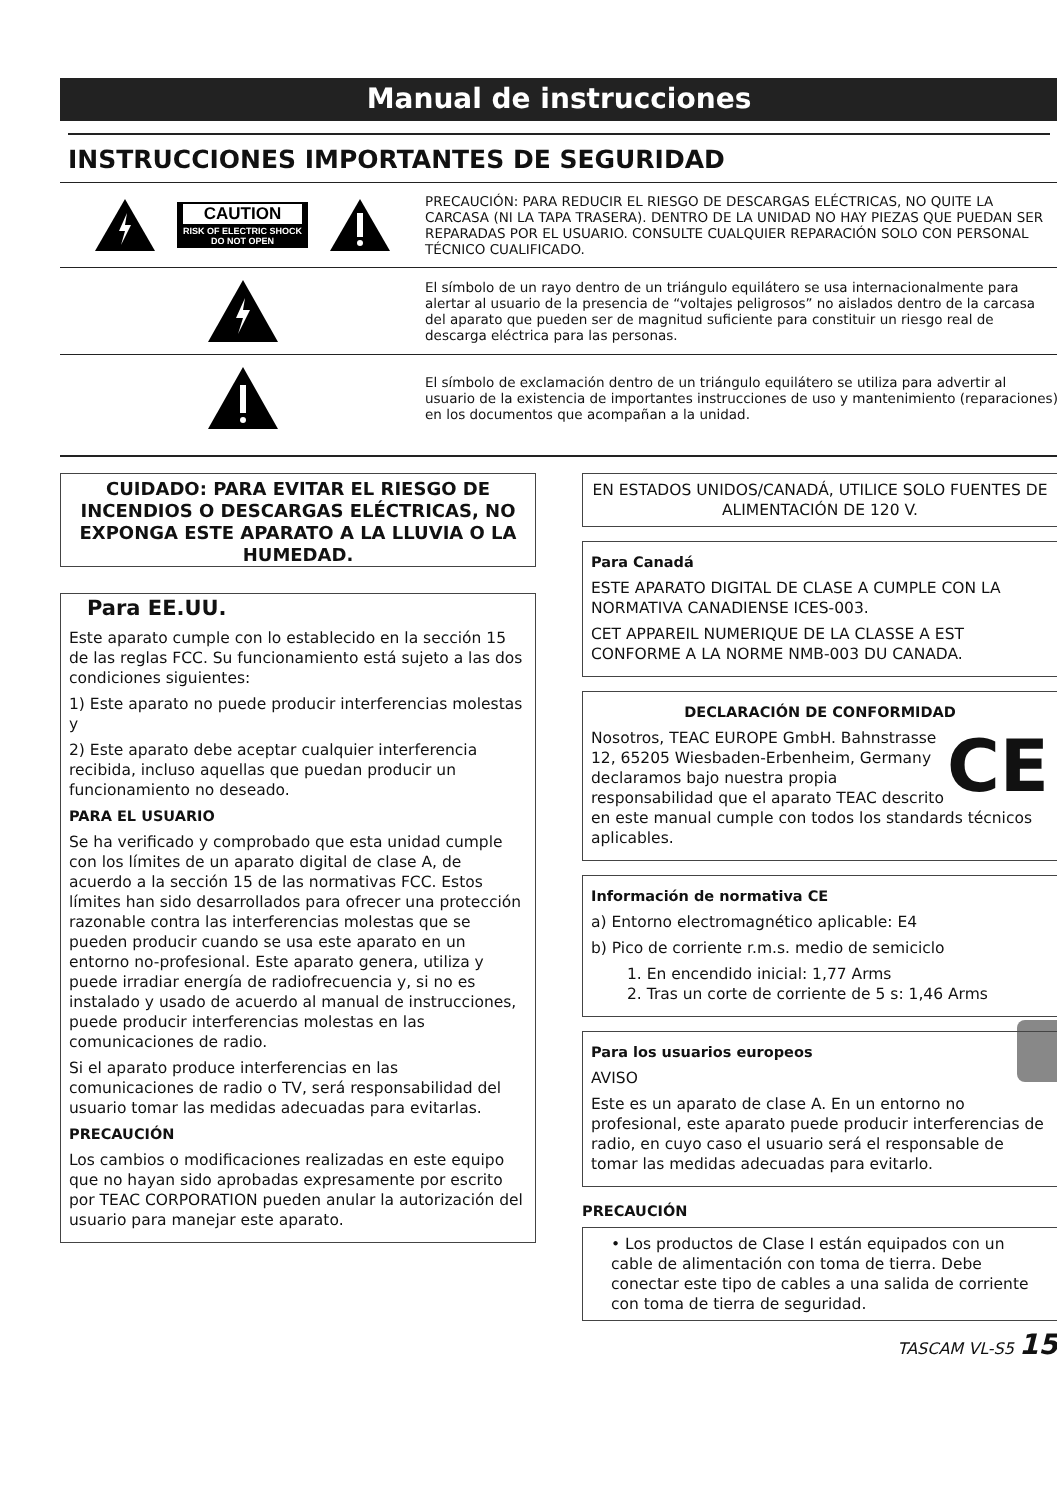Manual de instrucciones
INSTRUCCIONES IMPORTANTES DE SEGURIDAD
CAUTION
RISK OF ELECTRIC SHOCK
DO NOT OPEN
PRECAUCIÓN: PARA REDUCIR EL RIESGO DE DESCARGAS ELÉCTRICAS, NO QUITE LA CARCASA (NI LA TAPA TRASERA). DENTRO DE LA UNIDAD NO HAY PIEZAS QUE PUEDAN SER REPARADAS POR EL USUARIO. CONSULTE CUALQUIER REPARACIÓN SOLO CON PERSONAL TÉCNICO CUALIFICADO.
El símbolo de un rayo dentro de un triángulo equilátero se usa internacionalmente para alertar al usuario de la presencia de “voltajes peligrosos” no aislados dentro de la carcasa del aparato que pueden ser de magnitud suficiente para constituir un riesgo real de descarga eléctrica para las personas.
El símbolo de exclamación dentro de un triángulo equilátero se utiliza para advertir al usuario de la existencia de importantes instrucciones de uso y mantenimiento (reparaciones) en los documentos que acompañan a la unidad.
CUIDADO: PARA EVITAR EL RIESGO DE INCENDIOS O DESCARGAS ELÉCTRICAS, NO EXPONGA ESTE APARATO A LA LLUVIA O LA HUMEDAD.
Para EE.UU.
Este aparato cumple con lo establecido en la sección 15 de las reglas FCC. Su funcionamiento está sujeto a las dos condiciones siguientes:
1) Este aparato no puede producir interferencias molestas y
2) Este aparato debe aceptar cualquier interferencia recibida, incluso aquellas que puedan producir un funcionamiento no deseado.
PARA EL USUARIO
Se ha verificado y comprobado que esta unidad cumple con los límites de un aparato digital de clase A, de acuerdo a la sección 15 de las normativas FCC. Estos límites han sido desarrollados para ofrecer una protección razonable contra las interferencias molestas que se pueden producir cuando se usa este aparato en un entorno no-profesional. Este aparato genera, utiliza y puede irradiar energía de radiofrecuencia y, si no es instalado y usado de acuerdo al manual de instrucciones, puede producir interferencias molestas en las comunicaciones de radio.
Si el aparato produce interferencias en las comunicaciones de radio o TV, será responsabilidad del usuario tomar las medidas adecuadas para evitarlas.
PRECAUCIÓN
Los cambios o modificaciones realizadas en este equipo que no hayan sido aprobadas expresamente por escrito por TEAC CORPORATION pueden anular la autorización del usuario para manejar este aparato.
EN ESTADOS UNIDOS/CANADÁ, UTILICE SOLO FUENTES DE ALIMENTACIÓN DE 120 V.
Para Canadá
ESTE APARATO DIGITAL DE CLASE A CUMPLE CON LA NORMATIVA CANADIENSE ICES-003.
CET APPAREIL NUMERIQUE DE LA CLASSE A EST CONFORME A LA NORME NMB-003 DU CANADA.
DECLARACIÓN DE CONFORMIDAD
CE
Nosotros, TEAC EUROPE GmbH. Bahnstrasse 12, 65205 Wiesbaden-Erbenheim, Germany declaramos bajo nuestra propia responsabilidad que el aparato TEAC descrito en este manual cumple con todos los standards técnicos aplicables.
Información de normativa CE
a) Entorno electromagnético aplicable: E4
b) Pico de corriente r.m.s. medio de semiciclo
1. En encendido inicial: 1,77 Arms
2. Tras un corte de corriente de 5 s: 1,46 Arms
Para los usuarios europeos
AVISO
Este es un aparato de clase A. En un entorno no profesional, este aparato puede producir interferencias de radio, en cuyo caso el usuario será el responsable de tomar las medidas adecuadas para evitarlo.
PRECAUCIÓN
• Los productos de Clase I están equipados con un cable de alimentación con toma de tierra. Debe conectar este tipo de cables a una salida de corriente con toma de tierra de seguridad.
TASCAM VL-S5 15